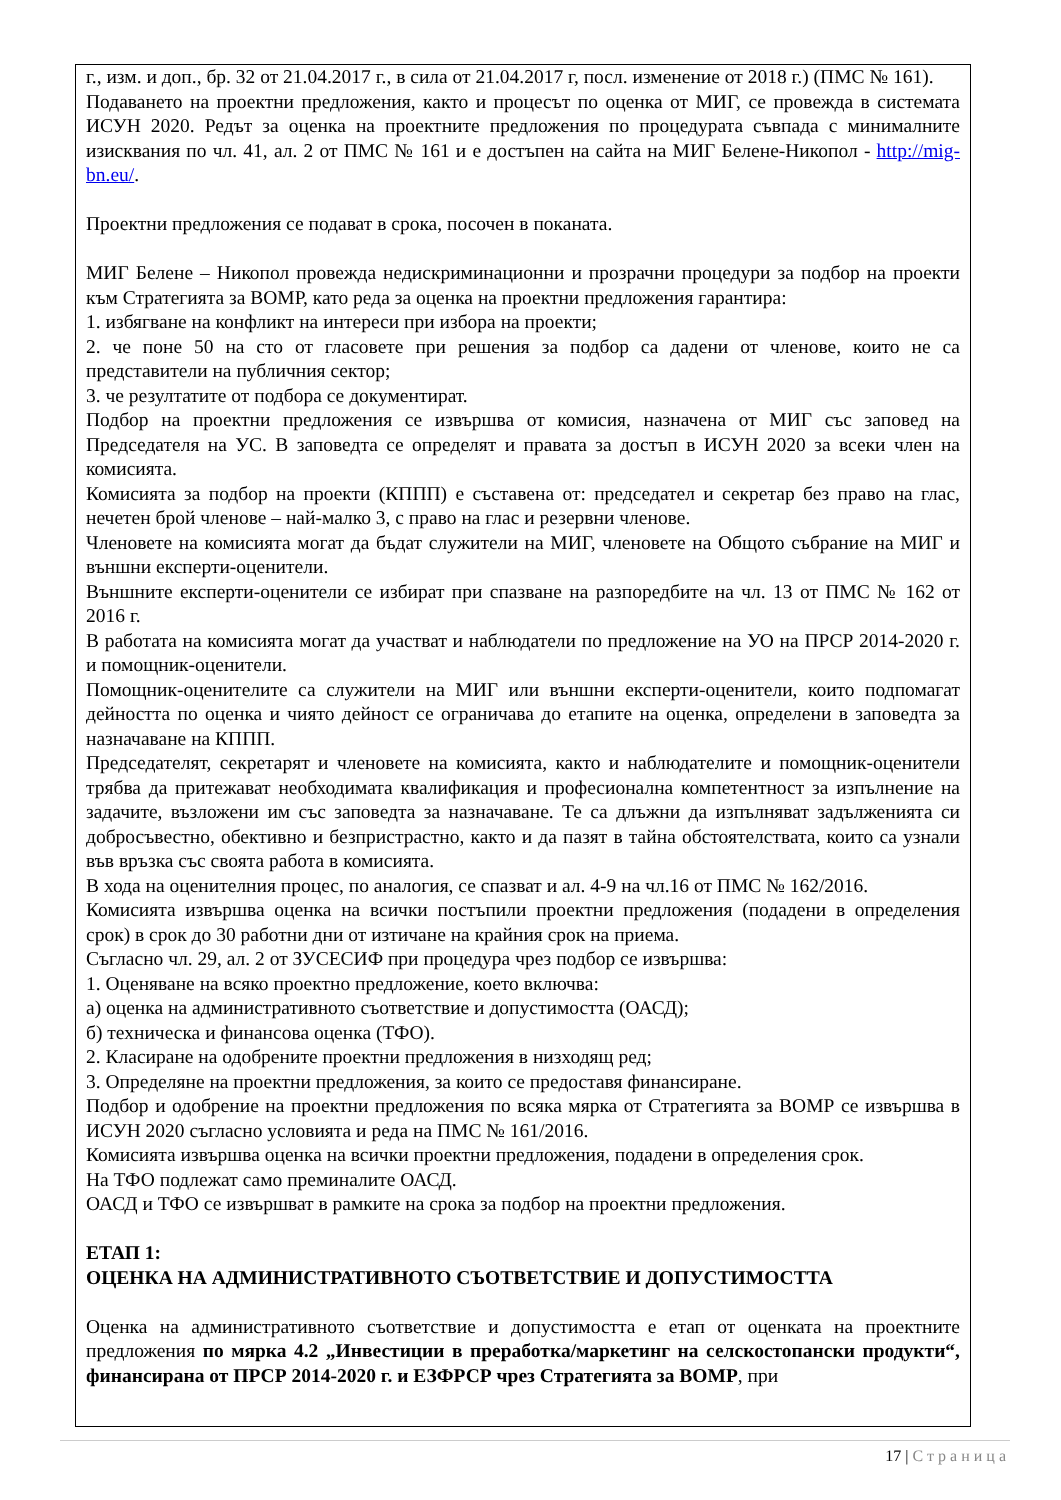г., изм. и доп., бр. 32 от 21.04.2017 г., в сила от 21.04.2017 г, посл. изменение от 2018 г.) (ПМС № 161).
Подаването на проектни предложения, както и процесът по оценка от МИГ, се провежда в системата ИСУН 2020. Редът за оценка на проектните предложения по процедурата съвпада с минималните изисквания по чл. 41, ал. 2 от ПМС № 161 и е достъпен на сайта на МИГ Белене-Никопол - http://mig-bn.eu/.
Проектни предложения се подават в срока, посочен в поканата.
МИГ Белене – Никопол провежда недискриминационни и прозрачни процедури за подбор на проекти към Стратегията за ВОМР, като реда за оценка на проектни предложения гарантира:
1. избягване на конфликт на интереси при избора на проекти;
2. че поне 50 на сто от гласовете при решения за подбор са дадени от членове, които не са представители на публичния сектор;
3. че резултатите от подбора се документират.
Подбор на проектни предложения се извършва от комисия, назначена от МИГ със заповед на Председателя на УС. В заповедта се определят и правата за достъп в ИСУН 2020 за всеки член на комисията.
Комисията за подбор на проекти (КППП) е съставена от: председател и секретар без право на глас, нечетен брой членове – най-малко 3, с право на глас и резервни членове.
Членовете на комисията могат да бъдат служители на МИГ, членовете на Общото събрание на МИГ и външни експерти-оценители.
Външните експерти-оценители се избират при спазване на разпоредбите на чл. 13 от ПМС № 162 от 2016 г.
В работата на комисията могат да участват и наблюдатели по предложение на УО на ПРСР 2014-2020 г. и помощник-оценители.
Помощник-оценителите са служители на МИГ или външни експерти-оценители, които подпомагат дейността по оценка и чиято дейност се ограничава до етапите на оценка, определени в заповедта за назначаване на КППП.
Председателят, секретарят и членовете на комисията, както и наблюдателите и помощник-оценители трябва да притежават необходимата квалификация и професионална компетентност за изпълнение на задачите, възложени им със заповедта за назначаване. Те са длъжни да изпълняват задълженията си добросъвестно, обективно и безпристрастно, както и да пазят в тайна обстоятелствата, които са узнали във връзка със своята работа в комисията.
В хода на оценителния процес, по аналогия, се спазват и ал. 4-9 на чл.16 от ПМС № 162/2016.
Комисията извършва оценка на всички постъпили проектни предложения (подадени в определения срок) в срок до 30 работни дни от изтичане на крайния срок на приема.
Съгласно чл. 29, ал. 2 от ЗУСЕСИФ при процедура чрез подбор се извършва:
1. Оценяване на всяко проектно предложение, което включва:
а) оценка на административното съответствие и допустимостта (ОАСД);
б) техническа и финансова оценка (ТФО).
2. Класиране на одобрените проектни предложения в низходящ ред;
3. Определяне на проектни предложения, за които се предоставя финансиране.
Подбор и одобрение на проектни предложения по всяка мярка от Стратегията за ВОМР се извършва в ИСУН 2020 съгласно условията и реда на ПМС № 161/2016.
Комисията извършва оценка на всички проектни предложения, подадени в определения срок.
На ТФО подлежат само преминалите ОАСД.
ОАСД и ТФО се извършват в рамките на срока за подбор на проектни предложения.
ЕТАП 1:
ОЦЕНКА НА АДМИНИСТРАТИВНОТО СЪОТВЕТСТВИЕ И ДОПУСТИМОСТТА
Оценка на административното съответствие и допустимостта е етап от оценката на проектните предложения по мярка 4.2 „Инвестиции в преработка/маркетинг на селскостопански продукти“, финансирана от ПРСР 2014-2020 г. и ЕЗФРСР чрез Стратегията за ВОМР, при
17 | Страница